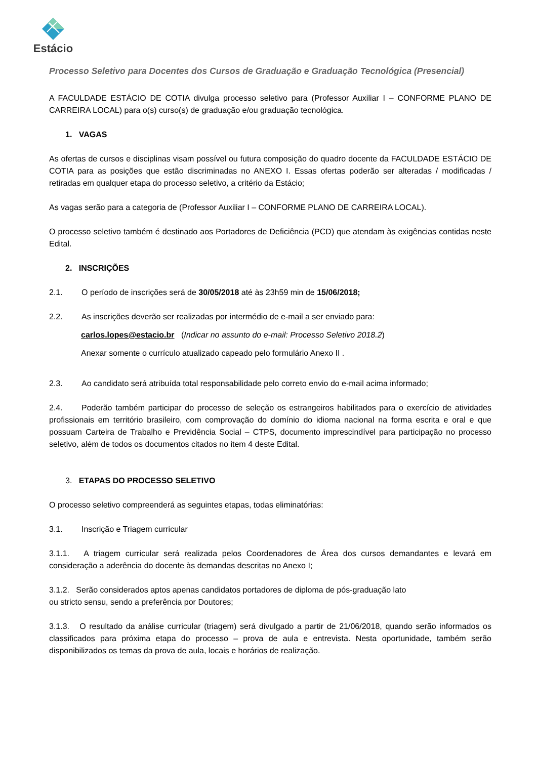Estácio
Processo Seletivo para Docentes dos Cursos de Graduação e Graduação Tecnológica (Presencial)
A FACULDADE ESTÁCIO DE COTIA divulga processo seletivo para (Professor Auxiliar I – CONFORME PLANO DE CARREIRA LOCAL) para o(s) curso(s) de graduação e/ou graduação tecnológica.
1. VAGAS
As ofertas de cursos e disciplinas visam possível ou futura composição do quadro docente da FACULDADE ESTÁCIO DE COTIA para as posições que estão discriminadas no ANEXO I. Essas ofertas poderão ser alteradas / modificadas / retiradas em qualquer etapa do processo seletivo, a critério da Estácio;
As vagas serão para a categoria de (Professor Auxiliar I – CONFORME PLANO DE CARREIRA LOCAL).
O processo seletivo também é destinado aos Portadores de Deficiência (PCD) que atendam às exigências contidas neste Edital.
2. INSCRIÇÕES
2.1. O período de inscrições será de 30/05/2018 até às 23h59 min de 15/06/2018;
2.2. As inscrições deverão ser realizadas por intermédio de e-mail a ser enviado para:
carlos.lopes@estacio.br (Indicar no assunto do e-mail: Processo Seletivo 2018.2)
Anexar somente o currículo atualizado capeado pelo formulário Anexo II .
2.3. Ao candidato será atribuída total responsabilidade pelo correto envio do e-mail acima informado;
2.4. Poderão também participar do processo de seleção os estrangeiros habilitados para o exercício de atividades profissionais em território brasileiro, com comprovação do domínio do idioma nacional na forma escrita e oral e que possuam Carteira de Trabalho e Previdência Social – CTPS, documento imprescindível para participação no processo seletivo, além de todos os documentos citados no item 4 deste Edital.
3. ETAPAS DO PROCESSO SELETIVO
O processo seletivo compreenderá as seguintes etapas, todas eliminatórias:
3.1. Inscrição e Triagem curricular
3.1.1. A triagem curricular será realizada pelos Coordenadores de Área dos cursos demandantes e levará em consideração a aderência do docente às demandas descritas no Anexo I;
3.1.2. Serão considerados aptos apenas candidatos portadores de diploma de pós-graduação lato
ou stricto sensu, sendo a preferência por Doutores;
3.1.3. O resultado da análise curricular (triagem) será divulgado a partir de 21/06/2018, quando serão informados os classificados para próxima etapa do processo – prova de aula e entrevista. Nesta oportunidade, também serão disponibilizados os temas da prova de aula, locais e horários de realização.